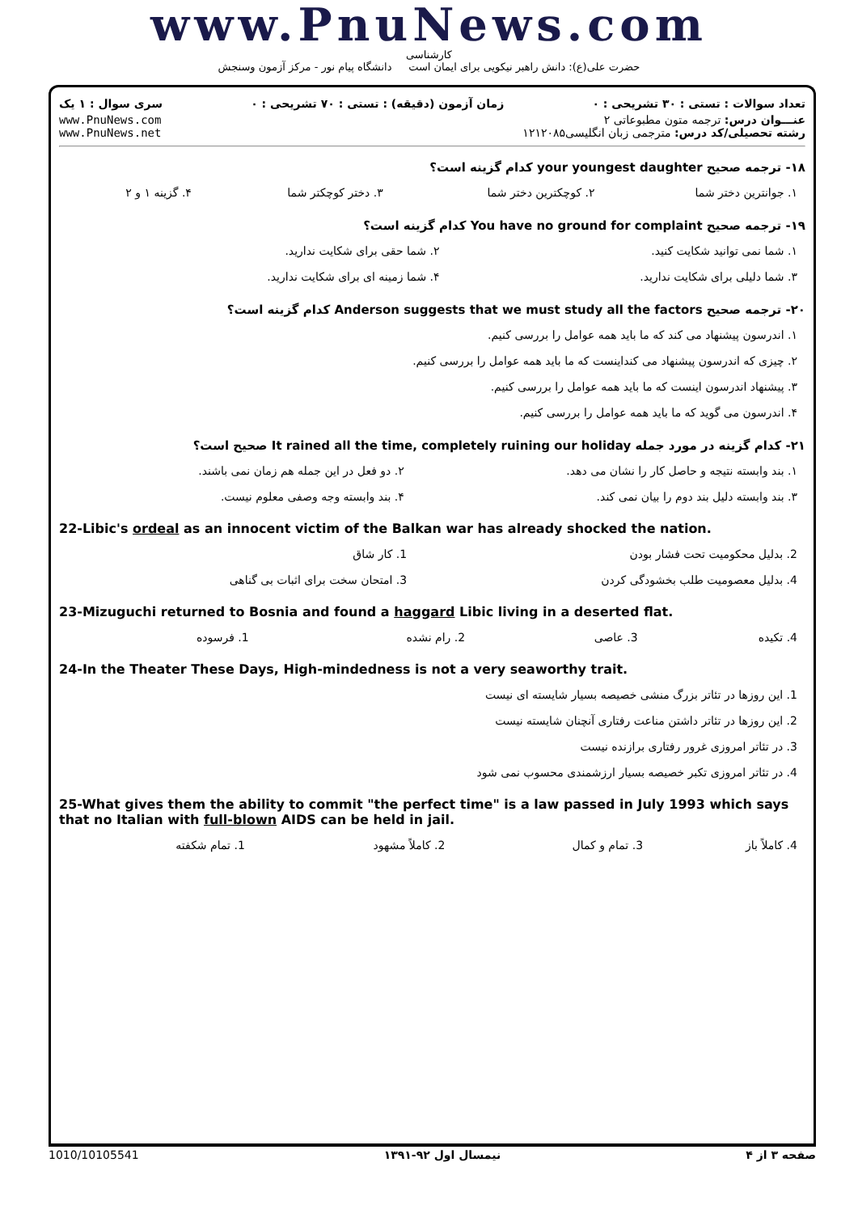www.PnuNews.com
کارشناسی
حضرت علی(ع): دانش راهبر نیکویی برای ایمان است دانشگاه پیام نور - مرکز آزمون وسنجش
تعداد سوالات : تستی : ۳۰ تشریحی : ۰ زمان آزمون (دقیقه) : تستی : ۷۰ تشریحی : ۰ سری سوال : ۱ یک
عنـــوان درس: ترجمه متون مطبوعاتی ۲
رشته تحصیلی/کد درس: مترجمی زبان انگلیسی۱۲۱۲۰۸۵ www.PnuNews.com
www.PnuNews.net
۱۸- ترجمه صحیح your youngest daughter کدام گزینه است؟
| ۱. جوانترین دختر شما | ۲. کوچکترین دختر شما | ۳. دختر کوچکتر شما | ۴. گزینه ۱ و ۲ |
۱۹- ترجمه صحیح You have no ground for complaint کدام گزینه است؟
| ۱. شما نمی توانید شکایت کنید. | ۲. شما حقی برای شکایت ندارید. |
| ۳. شما دلیلی برای شکایت ندارید. | ۴. شما زمینه ای برای شکایت ندارید. |
۲۰- ترجمه صحیح Anderson suggests that we must study all the factors کدام گزینه است؟
| ۱. اندرسون پیشنهاد می کند که ما باید همه عوامل را بررسی کنیم. |
| ۲. چیزی که اندرسون پیشنهاد می کنداینست که ما باید همه عوامل را بررسی کنیم. |
| ۳. پیشنهاد اندرسون اینست که ما باید همه عوامل را بررسی کنیم. |
| ۴. اندرسون می گوید که ما باید همه عوامل را بررسی کنیم. |
۲۱- کدام گزینه در مورد جمله It rained all the time, completely ruining our holiday صحیح است؟
| ۱. بند وابسته نتیجه و حاصل کار را نشان می دهد. | ۲. دو فعل در این جمله هم زمان نمی باشند. |
| ۳. بند وابسته دلیل بند دوم را بیان نمی کند. | ۴. بند وابسته وجه وصفی معلوم نیست. |
22-Libic's ordeal as an innocent victim of the Balkan war has already shocked the nation.
| 2. بدلیل محکومیت تحت فشار بودن | 1. کار شاق |
| 4. بدلیل معصومیت طلب بخشودگی کردن | 3. امتحان سخت برای اثبات بی گناهی |
23-Mizuguchi returned to Bosnia and found a haggard Libic living in a deserted flat.
| 4. تکیده | 3. عاصی | 2. رام نشده | 1. فرسوده |
24-In the Theater These Days, High-mindedness is not a very seaworthy trait.
| 1. این روزها در تئاتر بزرگ منشی خصیصه بسیار شایسته ای نیست |
| 2. این روزها در تئاتر داشتن مناعت رفتاری آنچنان شایسته نیست |
| 3. در تئاتر امروزی غرور رفتاری برازنده نیست |
| 4. در تئاتر امروزی تکبر خصیصه بسیار ارزشمندی محسوب نمی شود |
25-What gives them the ability to commit "the perfect time" is a law passed in July 1993 which says that no Italian with full-blown AIDS can be held in jail.
| 4. کاملاً باز | 3. تمام و کمال | 2. کاملاً مشهود | 1. تمام شکفته |
صفحه ۳ از ۴ نیمسال اول ۹۲-۱۳۹۱ 1010/10105541